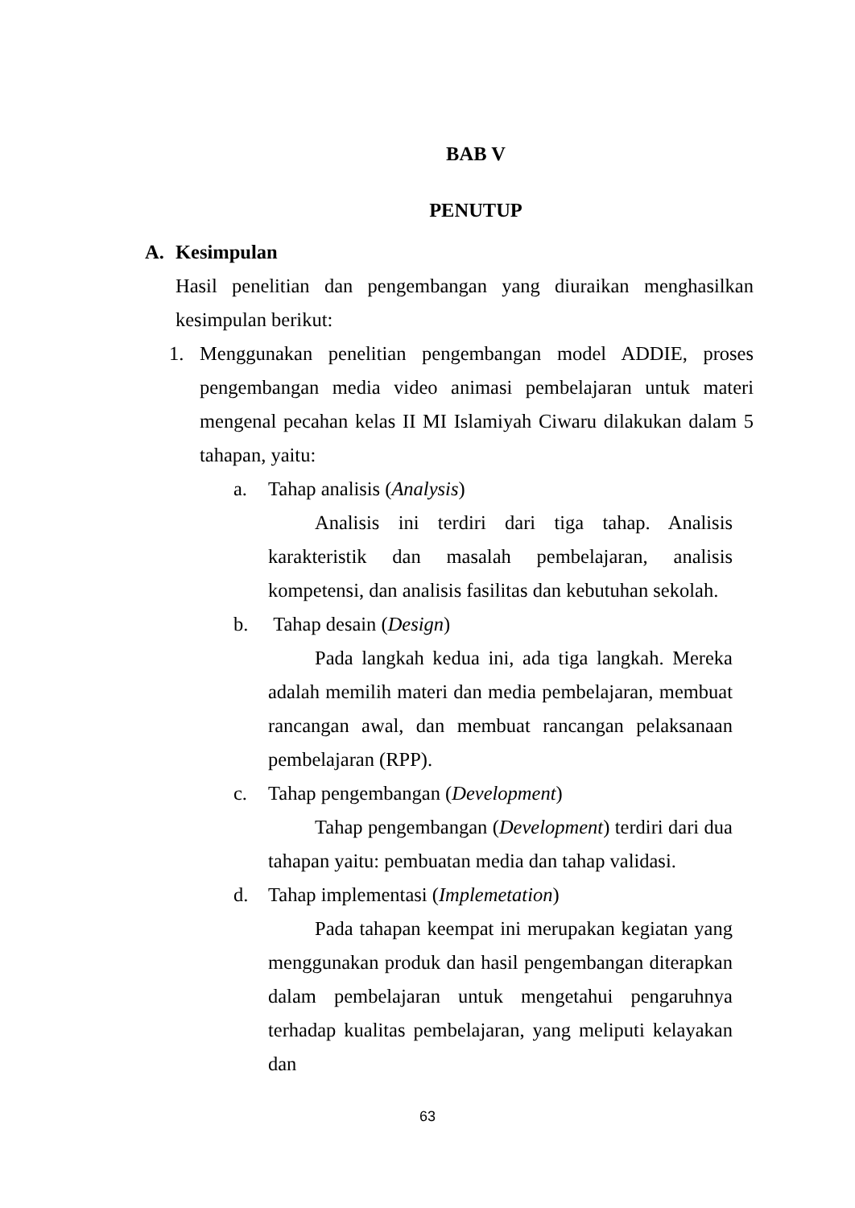BAB V
PENUTUP
A. Kesimpulan
Hasil penelitian dan pengembangan yang diuraikan menghasilkan kesimpulan berikut:
1.
Menggunakan penelitian pengembangan model ADDIE, proses pengembangan media video animasi pembelajaran untuk materi mengenal pecahan kelas II MI Islamiyah Ciwaru dilakukan dalam 5 tahapan, yaitu:
a. Tahap analisis (Analysis)
Analisis ini terdiri dari tiga tahap. Analisis karakteristik dan masalah pembelajaran, analisis kompetensi, dan analisis fasilitas dan kebutuhan sekolah.
b. Tahap desain (Design)
Pada langkah kedua ini, ada tiga langkah. Mereka adalah memilih materi dan media pembelajaran, membuat rancangan awal, dan membuat rancangan pelaksanaan pembelajaran (RPP).
c. Tahap pengembangan (Development)
Tahap pengembangan (Development) terdiri dari dua tahapan yaitu: pembuatan media dan tahap validasi.
d. Tahap implementasi (Implemetation)
Pada tahapan keempat ini merupakan kegiatan yang menggunakan produk dan hasil pengembangan diterapkan dalam pembelajaran untuk mengetahui pengaruhnya terhadap kualitas pembelajaran, yang meliputi kelayakan dan
63